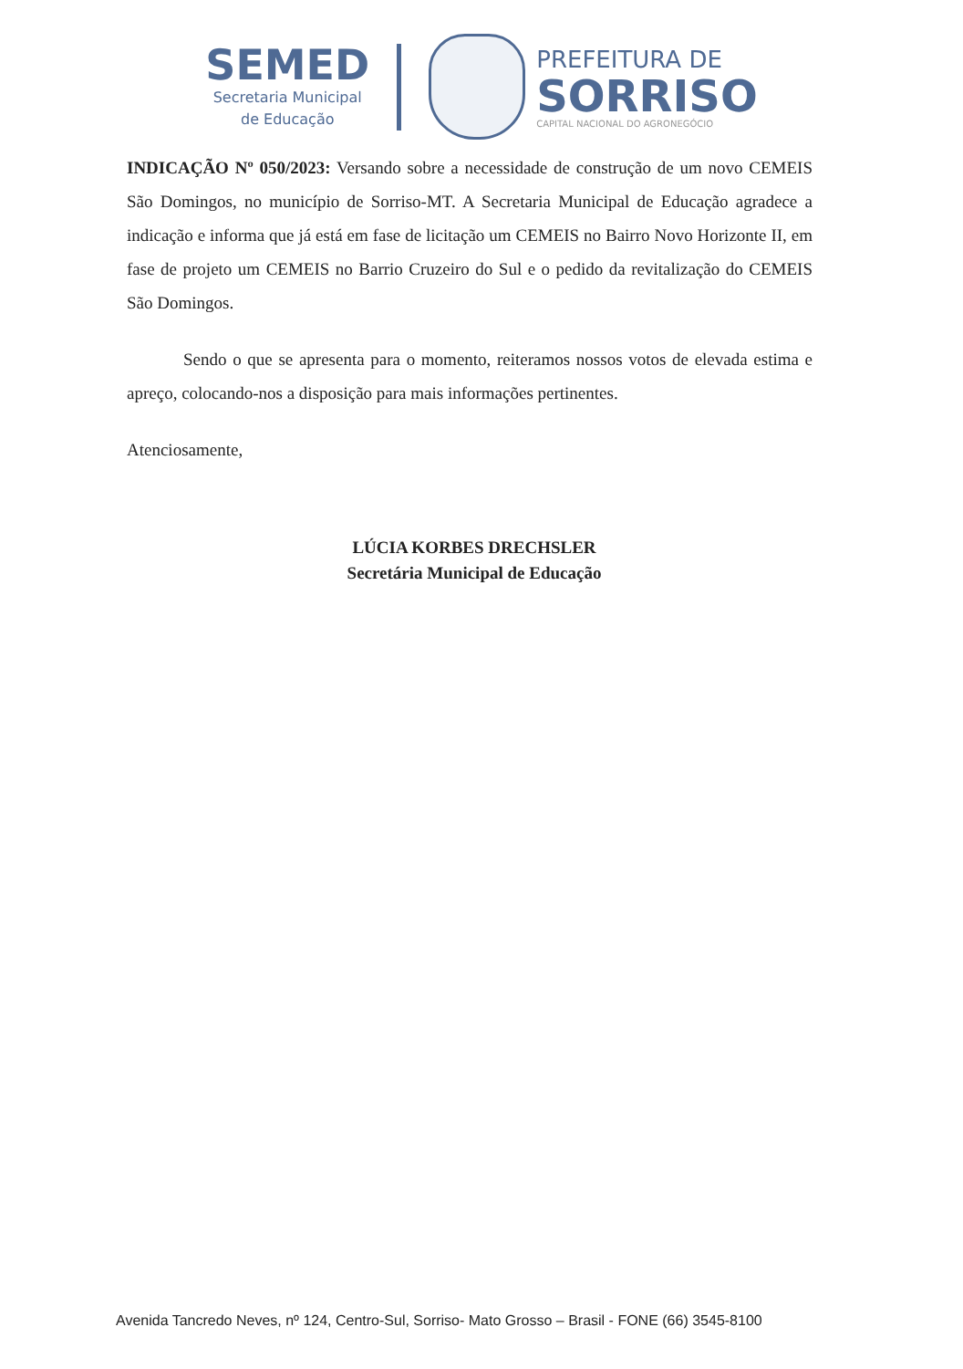SEMED
Secretaria Municipal
de Educação
PREFEITURA DE
SORRISO
CAPITAL NACIONAL DO AGRONEGÓCIO
INDICAÇÃO Nº 050/2023: Versando sobre a necessidade de construção de um novo CEMEIS São Domingos, no município de Sorriso-MT. A Secretaria Municipal de Educação agradece a indicação e informa que já está em fase de licitação um CEMEIS no Bairro Novo Horizonte II, em fase de projeto um CEMEIS no Barrio Cruzeiro do Sul e o pedido da revitalização do CEMEIS São Domingos.
Sendo o que se apresenta para o momento, reiteramos nossos votos de elevada estima e apreço, colocando-nos a disposição para mais informações pertinentes.
Atenciosamente,
LÚCIA KORBES DRECHSLER
Secretária Municipal de Educação
Avenida Tancredo Neves, nº 124, Centro-Sul, Sorriso- Mato Grosso – Brasil - FONE (66) 3545-8100